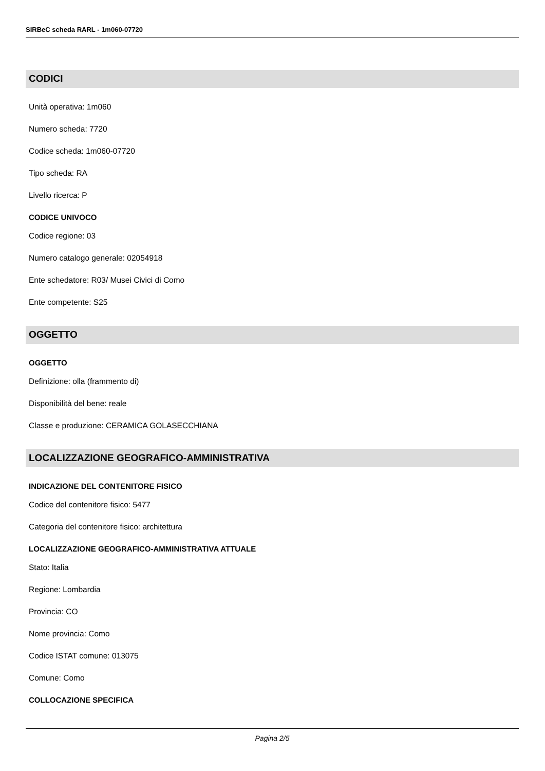SIRBeC scheda RARL - 1m060-07720
CODICI
Unità operativa: 1m060
Numero scheda: 7720
Codice scheda: 1m060-07720
Tipo scheda: RA
Livello ricerca: P
CODICE UNIVOCO
Codice regione: 03
Numero catalogo generale: 02054918
Ente schedatore: R03/ Musei Civici di Como
Ente competente: S25
OGGETTO
OGGETTO
Definizione: olla (frammento di)
Disponibilità del bene: reale
Classe e produzione: CERAMICA GOLASECCHIANA
LOCALIZZAZIONE GEOGRAFICO-AMMINISTRATIVA
INDICAZIONE DEL CONTENITORE FISICO
Codice del contenitore fisico: 5477
Categoria del contenitore fisico: architettura
LOCALIZZAZIONE GEOGRAFICO-AMMINISTRATIVA ATTUALE
Stato: Italia
Regione: Lombardia
Provincia: CO
Nome provincia: Como
Codice ISTAT comune: 013075
Comune: Como
COLLOCAZIONE SPECIFICA
Pagina 2/5